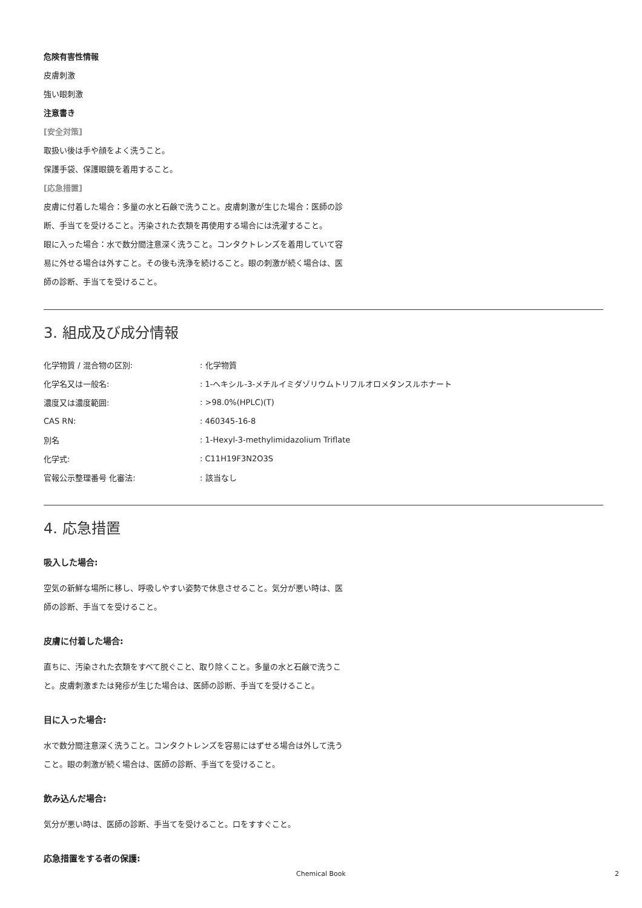危険有害性情報
皮膚刺激
強い眼刺激
注意書き
[安全対策]
取扱い後は手や顔をよく洗うこと。
保護手袋、保護眼鏡を着用すること。
[応急措置]
皮膚に付着した場合：多量の水と石鹸で洗うこと。皮膚刺激が生じた場合：医師の診断、手当てを受けること。汚染された衣類を再使用する場合には洗濯すること。
眼に入った場合：水で数分間注意深く洗うこと。コンタクトレンズを着用していて容易に外せる場合は外すこと。その後も洗浄を続けること。眼の刺激が続く場合は、医師の診断、手当てを受けること。
3. 組成及び成分情報
| 化学物質 / 混合物の区別: | : 化学物質 |
| 化学名又は一般名: | : 1-ヘキシル-3-メチルイミダゾリウムトリフルオロメタンスルホナート |
| 濃度又は濃度範囲: | : >98.0%(HPLC)(T) |
| CAS RN: | : 460345-16-8 |
| 別名 | : 1-Hexyl-3-methylimidazolium Triflate |
| 化学式: | : C11H19F3N2O3S |
| 官報公示整理番号 化審法: | : 該当なし |
4. 応急措置
吸入した場合:
空気の新鮮な場所に移し、呼吸しやすい姿勢で休息させること。気分が悪い時は、医師の診断、手当てを受けること。
皮膚に付着した場合:
直ちに、汚染された衣類をすべて脱ぐこと、取り除くこと。多量の水と石鹸で洗うこと。皮膚刺激または発疹が生じた場合は、医師の診断、手当てを受けること。
目に入った場合:
水で数分間注意深く洗うこと。コンタクトレンズを容易にはずせる場合は外して洗うこと。眼の刺激が続く場合は、医師の診断、手当てを受けること。
飲み込んだ場合:
気分が悪い時は、医師の診断、手当てを受けること。口をすすぐこと。
応急措置をする者の保護:
Chemical Book 2